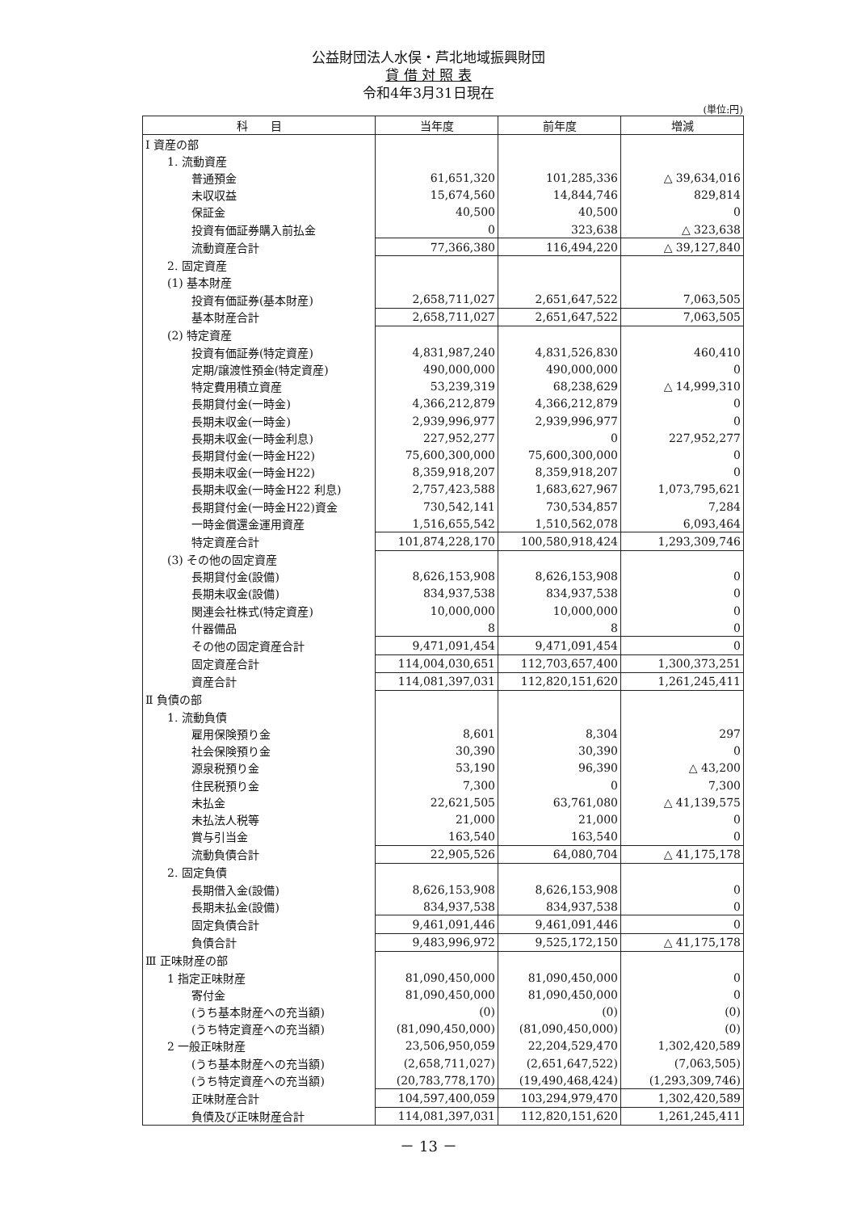公益財団法人水俣・芦北地域振興財団
貸 借 対 照 表
令和4年3月31日現在
(単位:円)
| 科 目 | 当年度 | 前年度 | 増減 |
| --- | --- | --- | --- |
| Ⅰ 資産の部 | | | |
| 1. 流動資産 | | | |
| 普通預金 | 61,651,320 | 101,285,336 | △ 39,634,016 |
| 未収収益 | 15,674,560 | 14,844,746 | 829,814 |
| 保証金 | 40,500 | 40,500 | 0 |
| 投資有価証券購入前払金 | 0 | 323,638 | △ 323,638 |
| 流動資産合計 | 77,366,380 | 116,494,220 | △ 39,127,840 |
| 2. 固定資産 | | | |
| (1) 基本財産 | | | |
| 投資有価証券(基本財産) | 2,658,711,027 | 2,651,647,522 | 7,063,505 |
| 基本財産合計 | 2,658,711,027 | 2,651,647,522 | 7,063,505 |
| (2) 特定資産 | | | |
| 投資有価証券(特定資産) | 4,831,987,240 | 4,831,526,830 | 460,410 |
| 定期/譲渡性預金(特定資産) | 490,000,000 | 490,000,000 | 0 |
| 特定費用積立資産 | 53,239,319 | 68,238,629 | △ 14,999,310 |
| 長期貸付金(一時金) | 4,366,212,879 | 4,366,212,879 | 0 |
| 長期未収金(一時金) | 2,939,996,977 | 2,939,996,977 | 0 |
| 長期未収金(一時金利息) | 227,952,277 | 0 | 227,952,277 |
| 長期貸付金(一時金H22) | 75,600,300,000 | 75,600,300,000 | 0 |
| 長期未収金(一時金H22) | 8,359,918,207 | 8,359,918,207 | 0 |
| 長期未収金(一時金H22 利息) | 2,757,423,588 | 1,683,627,967 | 1,073,795,621 |
| 長期貸付金(一時金H22)資金 | 730,542,141 | 730,534,857 | 7,284 |
| 一時金償還金運用資産 | 1,516,655,542 | 1,510,562,078 | 6,093,464 |
| 特定資産合計 | 101,874,228,170 | 100,580,918,424 | 1,293,309,746 |
| (3) その他の固定資産 | | | |
| 長期貸付金(設備) | 8,626,153,908 | 8,626,153,908 | 0 |
| 長期未収金(設備) | 834,937,538 | 834,937,538 | 0 |
| 関連会社株式(特定資産) | 10,000,000 | 10,000,000 | 0 |
| 什器備品 | 8 | 8 | 0 |
| その他の固定資産合計 | 9,471,091,454 | 9,471,091,454 | 0 |
| 固定資産合計 | 114,004,030,651 | 112,703,657,400 | 1,300,373,251 |
| 資産合計 | 114,081,397,031 | 112,820,151,620 | 1,261,245,411 |
| Ⅱ 負債の部 | | | |
| 1. 流動負債 | | | |
| 雇用保険預り金 | 8,601 | 8,304 | 297 |
| 社会保険預り金 | 30,390 | 30,390 | 0 |
| 源泉税預り金 | 53,190 | 96,390 | △ 43,200 |
| 住民税預り金 | 7,300 | 0 | 7,300 |
| 未払金 | 22,621,505 | 63,761,080 | △ 41,139,575 |
| 未払法人税等 | 21,000 | 21,000 | 0 |
| 賞与引当金 | 163,540 | 163,540 | 0 |
| 流動負債合計 | 22,905,526 | 64,080,704 | △ 41,175,178 |
| 2. 固定負債 | | | |
| 長期借入金(設備) | 8,626,153,908 | 8,626,153,908 | 0 |
| 長期未払金(設備) | 834,937,538 | 834,937,538 | 0 |
| 固定負債合計 | 9,461,091,446 | 9,461,091,446 | 0 |
| 負債合計 | 9,483,996,972 | 9,525,172,150 | △ 41,175,178 |
| Ⅲ 正味財産の部 | | | |
| 1 指定正味財産 | 81,090,450,000 | 81,090,450,000 | 0 |
| 寄付金 | 81,090,450,000 | 81,090,450,000 | 0 |
| (うち基本財産への充当額) | (0) | (0) | (0) |
| (うち特定資産への充当額) | (81,090,450,000) | (81,090,450,000) | (0) |
| 2 一般正味財産 | 23,506,950,059 | 22,204,529,470 | 1,302,420,589 |
| (うち基本財産への充当額) | (2,658,711,027) | (2,651,647,522) | (7,063,505) |
| (うち特定資産への充当額) | (20,783,778,170) | (19,490,468,424) | (1,293,309,746) |
| 正味財産合計 | 104,597,400,059 | 103,294,979,470 | 1,302,420,589 |
| 負債及び正味財産合計 | 114,081,397,031 | 112,820,151,620 | 1,261,245,411 |
－ 13 －